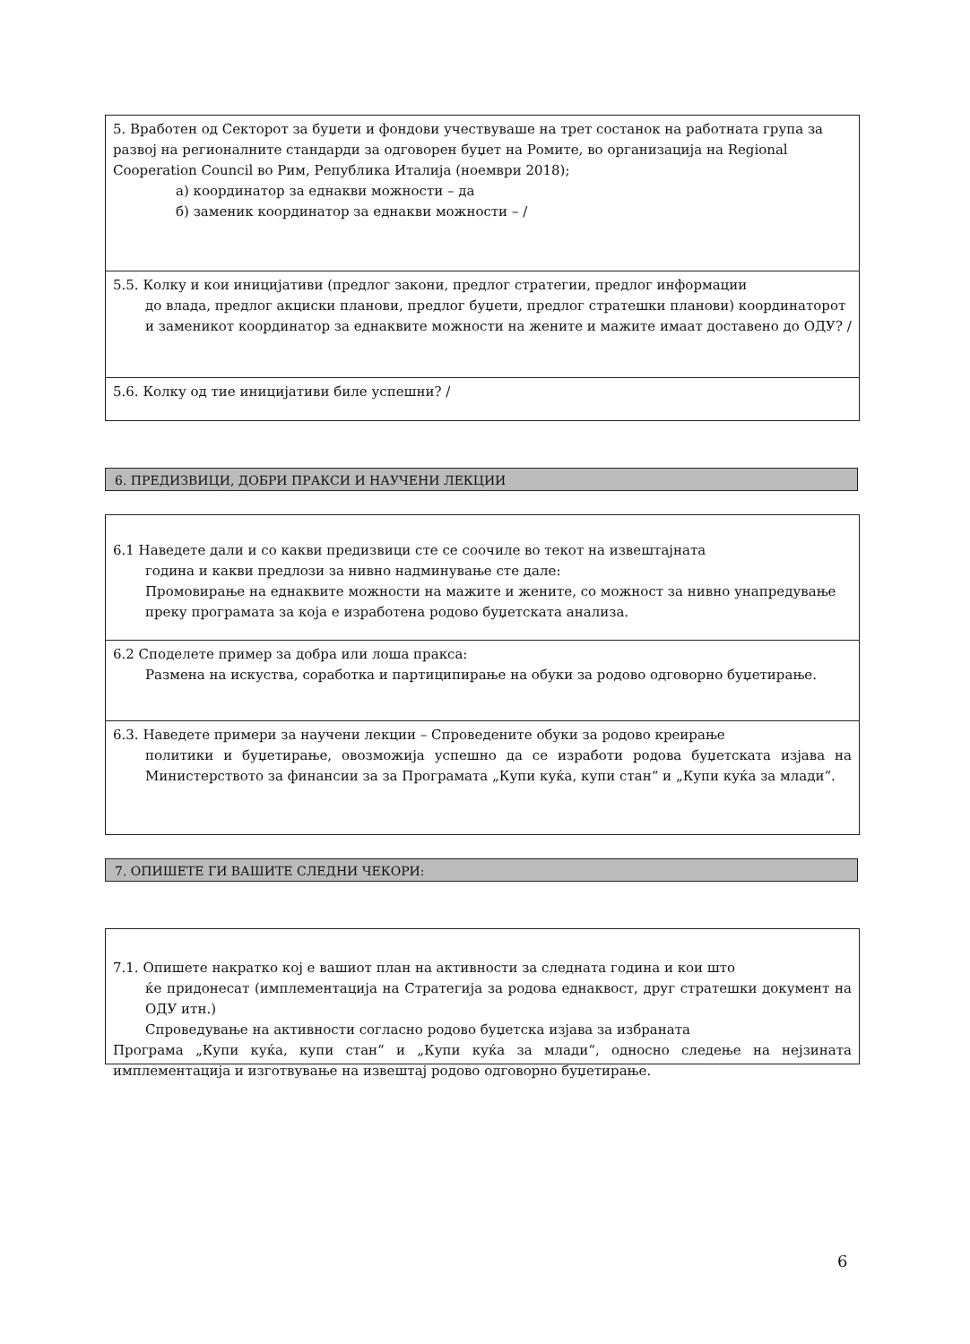5. Вработен од Секторот за буџети и фондови учествуваше на трет состанок на работната група за развој на регионалните стандарди за одговорен буџет на Ромите, во организација на Regional Cooperation Council во Рим, Република Италија (ноември 2018);
а) координатор за еднакви можности – да
б) заменик координатор за еднакви можности – /
5.5. Колку и кои иницијативи (предлог закони, предлог стратегии, предлог информации
до влада, предлог акциски планови, предлог буџети, предлог стратешки планови) координаторот и заменикот координатор за еднаквите можности на жените и мажите имаат доставено до ОДУ? /
5.6. Колку од тие иницијативи биле успешни? /
6. ПРЕДИЗВИЦИ, ДОБРИ ПРАКСИ И НАУЧЕНИ ЛЕКЦИИ
6.1 Наведете дали и со какви предизвици сте се соочиле во текот на извештајната
година и какви предлози за нивно надминување сте дале:
Промовирање на еднаквите можности на мажите и жените, со можност за нивно унапредување преку програмата за која е изработена родово буџетската анализа.
6.2 Споделете пример за добра или лоша пракса:
Размена на искуства, соработка и партиципирање на обуки за родово одговорно буџетирање.
6.3. Наведете примери за научени лекции – Спроведените обуки за родово креирање
политики и буџетирање, овозможија успешно да се изработи родова буџетската изјава на Министерството за финансии за за Програмата „Купи куќа, купи стан“ и „Купи куќа за млади“.
7. ОПИШЕТЕ ГИ ВАШИТЕ СЛЕДНИ ЧЕКОРИ:
7.1. Опишете накратко кој е вашиот план на активности за следната година и кои што
ќе придонесат (имплементација на Стратегија за родова еднаквост, друг стратешки документ на ОДУ итн.)
Спроведување на активности согласно родово буџетска изјава за избраната
Програма „Купи куќа, купи стан“ и „Купи куќа за млади“, односно следење на нејзината имплементација и изготвување на извештај родово одговорно буџетирање.
6